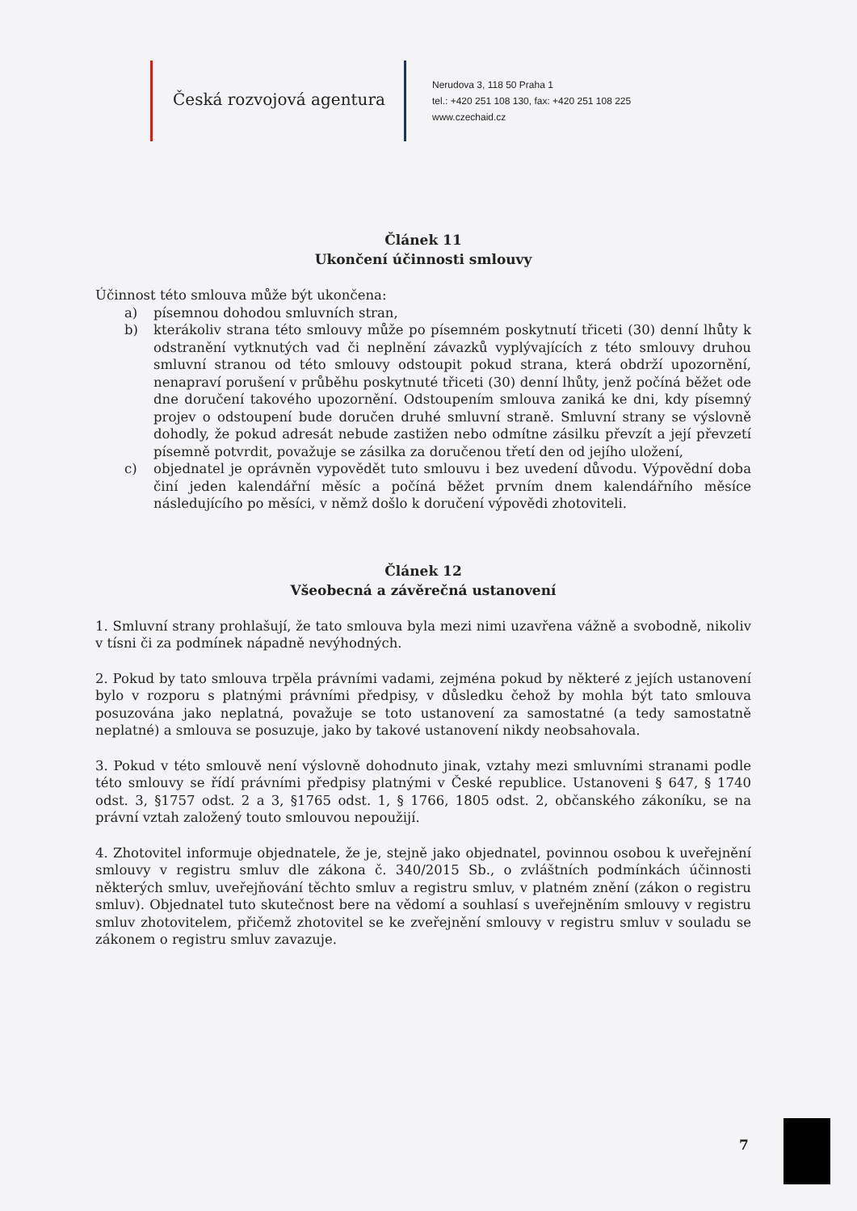Česká rozvojová agentura
Nerudova 3, 118 50 Praha 1
tel.: +420 251 108 130, fax: +420 251 108 225
www.czechaid.cz
Článek 11
Ukončení účinnosti smlouvy
Účinnost této smlouva může být ukončena:
a) písemnou dohodou smluvních stran,
b) kterákoliv strana této smlouvy může po písemném poskytnutí třiceti (30) denní lhůty k odstranění vytknutých vad či neplnění závazků vyplývajících z této smlouvy druhou smluvní stranou od této smlouvy odstoupit pokud strana, která obdrží upozornění, nenapraví porušení v průběhu poskytnuté třiceti (30) denní lhůty, jenž počíná běžet ode dne doručení takového upozornění. Odstoupením smlouva zaniká ke dni, kdy písemný projev o odstoupení bude doručen druhé smluvní straně. Smluvní strany se výslovně dohodly, že pokud adresát nebude zastižen nebo odmítne zásilku převzít a její převzetí písemně potvrdit, považuje se zásilka za doručenou třetí den od jejího uložení,
c) objednatel je oprávněn vypovědět tuto smlouvu i bez uvedení důvodu. Výpovědní doba činí jeden kalendářní měsíc a počíná běžet prvním dnem kalendářního měsíce následujícího po měsíci, v němž došlo k doručení výpovědi zhotoviteli.
Článek 12
Všeobecná a závěrečná ustanovení
1. Smluvní strany prohlašují, že tato smlouva byla mezi nimi uzavřena vážně a svobodně, nikoliv v tísni či za podmínek nápadně nevýhodných.
2. Pokud by tato smlouva trpěla právními vadami, zejména pokud by některé z jejích ustanovení bylo v rozporu s platnými právními předpisy, v důsledku čehož by mohla být tato smlouva posuzována jako neplatná, považuje se toto ustanovení za samostatné (a tedy samostatně neplatné) a smlouva se posuzuje, jako by takové ustanovení nikdy neobsahovala.
3. Pokud v této smlouvě není výslovně dohodnuto jinak, vztahy mezi smluvními stranami podle této smlouvy se řídí právními předpisy platnými v České republice. Ustanoveni § 647, § 1740 odst. 3, §1757 odst. 2 a 3, §1765 odst. 1, § 1766, 1805 odst. 2, občanského zákoníku, se na právní vztah založený touto smlouvou nepoužijí.
4. Zhotovitel informuje objednatele, že je, stejně jako objednatel, povinnou osobou k uveřejnění smlouvy v registru smluv dle zákona č. 340/2015 Sb., o zvláštních podmínkách účinnosti některých smluv, uveřejňování těchto smluv a registru smluv, v platném znění (zákon o registru smluv). Objednatel tuto skutečnost bere na vědomí a souhlasí s uveřejněním smlouvy v registru smluv zhotovitelem, přičemž zhotovitel se ke zveřejnění smlouvy v registru smluv v souladu se zákonem o registru smluv zavazuje.
7